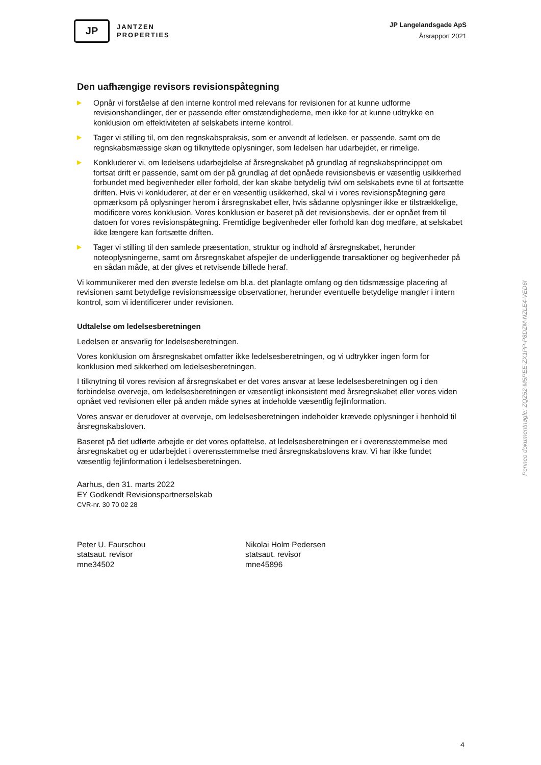JP
JANTZEN
PROPERTIES
JP Langelandsgade ApS
Årsrapport 2021
Den uafhængige revisors revisionspåtegning
▶
Opnår vi forståelse af den interne kontrol med relevans for revisionen for at kunne udforme revisionshandlinger, der er passende efter omstændighederne, men ikke for at kunne udtrykke en konklusion om effektiviteten af selskabets interne kontrol.
▶
Tager vi stilling til, om den regnskabspraksis, som er anvendt af ledelsen, er passende, samt om de regnskabsmæssige skøn og tilknyttede oplysninger, som ledelsen har udarbejdet, er rimelige.
▶
Konkluderer vi, om ledelsens udarbejdelse af årsregnskabet på grundlag af regnskabsprincippet om fortsat drift er passende, samt om der på grundlag af det opnåede revisionsbevis er væsentlig usikkerhed forbundet med begivenheder eller forhold, der kan skabe betydelig tvivl om selskabets evne til at fortsætte driften. Hvis vi konkluderer, at der er en væsentlig usikkerhed, skal vi i vores revisionspåtegning gøre opmærksom på oplysninger herom i årsregnskabet eller, hvis sådanne oplysninger ikke er tilstrækkelige, modificere vores konklusion. Vores konklusion er baseret på det revisionsbevis, der er opnået frem til datoen for vores revisionspåtegning. Fremtidige begivenheder eller forhold kan dog medføre, at selskabet ikke længere kan fortsætte driften.
▶
Tager vi stilling til den samlede præsentation, struktur og indhold af årsregnskabet, herunder noteoplysningerne, samt om årsregnskabet afspejler de underliggende transaktioner og begivenheder på en sådan måde, at der gives et retvisende billede heraf.
Vi kommunikerer med den øverste ledelse om bl.a. det planlagte omfang og den tidsmæssige placering af revisionen samt betydelige revisionsmæssige observationer, herunder eventuelle betydelige mangler i intern kontrol, som vi identificerer under revisionen.
Udtalelse om ledelsesberetningen
Ledelsen er ansvarlig for ledelsesberetningen.
Vores konklusion om årsregnskabet omfatter ikke ledelsesberetningen, og vi udtrykker ingen form for konklusion med sikkerhed om ledelsesberetningen.
I tilknytning til vores revision af årsregnskabet er det vores ansvar at læse ledelsesberetningen og i den forbindelse overveje, om ledelsesberetningen er væsentligt inkonsistent med årsregnskabet eller vores viden opnået ved revisionen eller på anden måde synes at indeholde væsentlig fejlinformation.
Vores ansvar er derudover at overveje, om ledelsesberetningen indeholder krævede oplysninger i henhold til årsregnskabsloven.
Baseret på det udførte arbejde er det vores opfattelse, at ledelsesberetningen er i overensstemmelse med årsregnskabet og er udarbejdet i overensstemmelse med årsregnskabslovens krav. Vi har ikke fundet væsentlig fejlinformation i ledelsesberetningen.
Aarhus, den 31. marts 2022
EY Godkendt Revisionspartnerselskab
CVR-nr. 30 70 02 28
Peter U. Faurschou
statsaut. revisor
mne34502
Nikolai Holm Pedersen
statsaut. revisor
mne45896
Penneo dokumentnøgle: ZQZ52-M5PEE-ZX1PP-P8DZM-NZLE4-VED6I
4